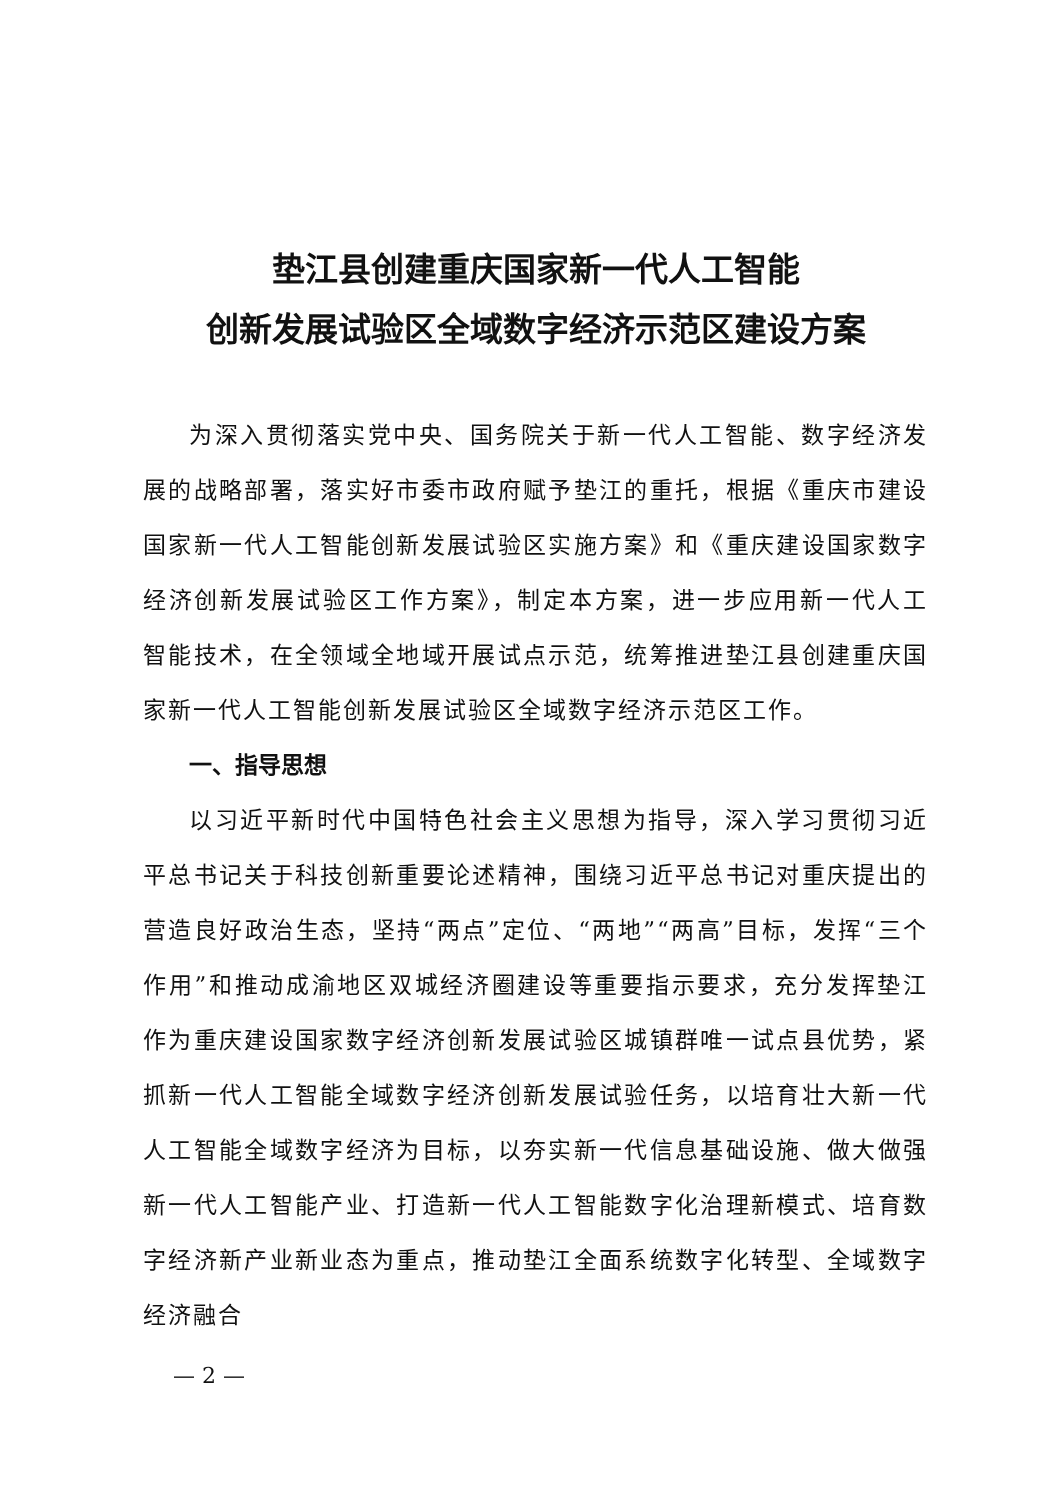垫江县创建重庆国家新一代人工智能
创新发展试验区全域数字经济示范区建设方案
为深入贯彻落实党中央、国务院关于新一代人工智能、数字经济发展的战略部署，落实好市委市政府赋予垫江的重托，根据《重庆市建设国家新一代人工智能创新发展试验区实施方案》和《重庆建设国家数字经济创新发展试验区工作方案》，制定本方案，进一步应用新一代人工智能技术，在全领域全地域开展试点示范，统筹推进垫江县创建重庆国家新一代人工智能创新发展试验区全域数字经济示范区工作。
一、指导思想
以习近平新时代中国特色社会主义思想为指导，深入学习贯彻习近平总书记关于科技创新重要论述精神，围绕习近平总书记对重庆提出的营造良好政治生态，坚持“两点”定位、“两地”“两高”目标，发挥“三个作用”和推动成渝地区双城经济圈建设等重要指示要求，充分发挥垫江作为重庆建设国家数字经济创新发展试验区城镇群唯一试点县优势，紧抓新一代人工智能全域数字经济创新发展试验任务，以培育壮大新一代人工智能全域数字经济为目标，以夯实新一代信息基础设施、做大做强新一代人工智能产业、打造新一代人工智能数字化治理新模式、培育数字经济新产业新业态为重点，推动垫江全面系统数字化转型、全域数字经济融合
— 2 —